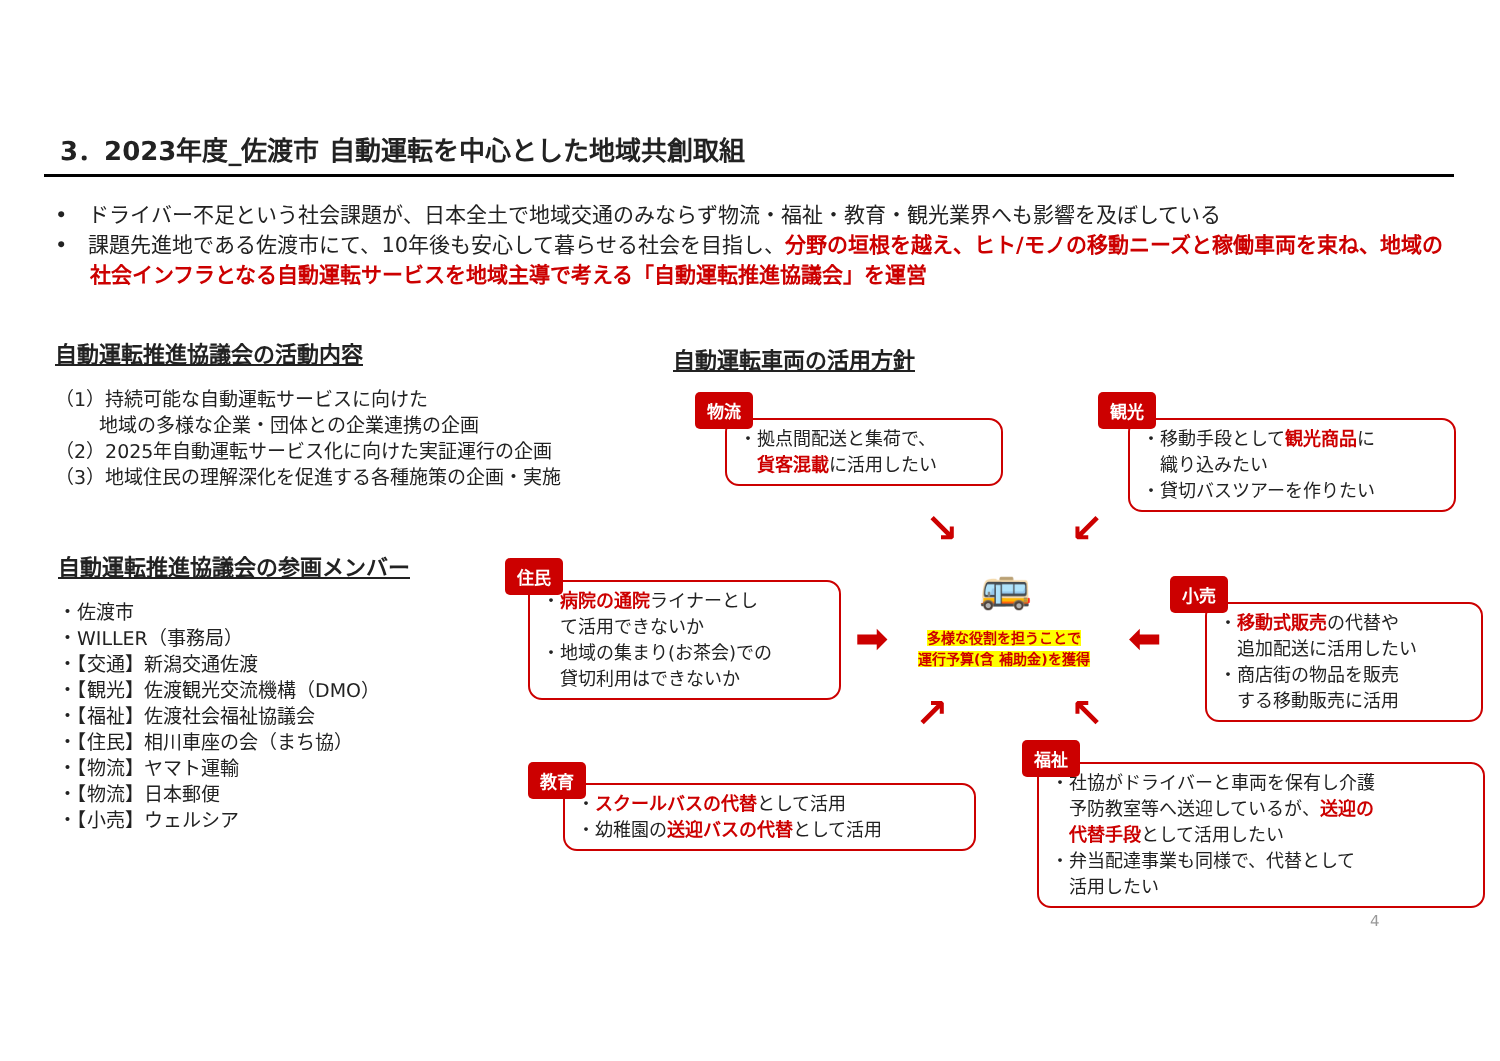3．2023年度_佐渡市 自動運転を中心とした地域共創取組
•　ドライバー不足という社会課題が、日本全土で地域交通のみならず物流・福祉・教育・観光業界へも影響を及ぼしている
•　課題先進地である佐渡市にて、10年後も安心して暮らせる社会を目指し、分野の垣根を越え、ヒト/モノの移動ニーズと稼働車両を束ね、地域の社会インフラとなる自動運転サービスを地域主導で考える「自動運転推進協議会」を運営
自動運転推進協議会の活動内容
（1）持続可能な自動運転サービスに向けた
　　 地域の多様な企業・団体との企業連携の企画
（2）2025年自動運転サービス化に向けた実証運行の企画
（3）地域住民の理解深化を促進する各種施策の企画・実施
自動運転推進協議会の参画メンバー
・佐渡市
・WILLER（事務局）
・【交通】新潟交通佐渡
・【観光】佐渡観光交流機構（DMO）
・【福祉】佐渡社会福祉協議会
・【住民】相川車座の会（まち協）
・【物流】ヤマト運輸
・【物流】日本郵便
・【小売】ウェルシア
自動運転車両の活用方針
・拠点間配送と集荷で、
　貨客混載に活用したい
物流
・移動手段として観光商品に
　織り込みたい
・貸切バスツアーを作りたい
観光
・病院の通院ライナーとし
　て活用できないか
・地域の集まり(お茶会)での
　貸切利用はできないか
住民
・移動式販売の代替や
　追加配送に活用したい
・商店街の物品を販売
　する移動販売に活用
小売
・スクールバスの代替として活用
・幼稚園の送迎バスの代替として活用
教育
・社協がドライバーと車両を保有し介護
　予防教室等へ送迎しているが、送迎の
　代替手段として活用したい
・弁当配達事業も同様で、代替として
　活用したい
福祉
🚌
多様な役割を担うことで
運行予算(含 補助金)を獲得
↘ ↙
➡ ⬅
↗ ↖
4